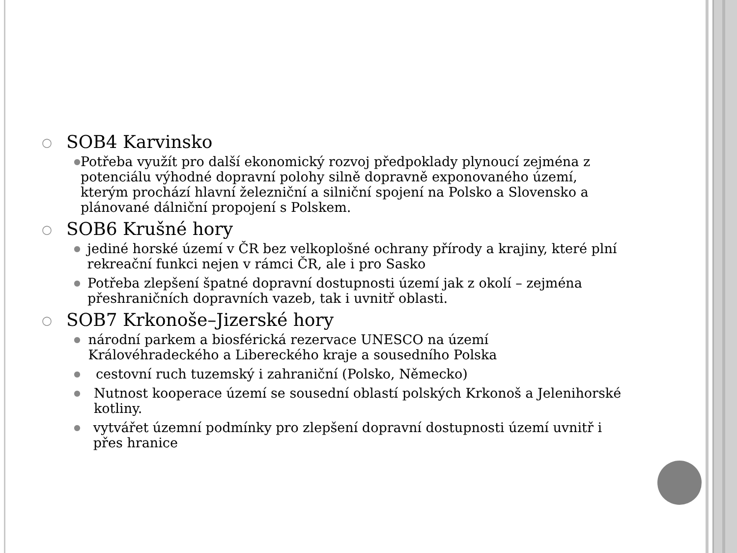○ SOB4 Karvinsko
● Potřeba využít pro další ekonomický rozvoj předpoklady plynoucí zejména z potenciálu výhodné dopravní polohy silně dopravně exponovaného území, kterým prochází hlavní železniční a silniční spojení na Polsko a Slovensko a plánované dálniční propojení s Polskem.
○ SOB6 Krušné hory
● jediné horské území v ČR bez velkoplošné ochrany přírody a krajiny, které plní rekreační funkci nejen v rámci ČR, ale i pro Sasko
● Potřeba zlepšení špatné dopravní dostupnosti území jak z okolí – zejména přeshraničních dopravních vazeb, tak i uvnitř oblasti.
○ SOB7 Krkonoše–Jizerské hory
● národní parkem a biosférická rezervace UNESCO na území Královéhradeckého a Libereckého kraje a sousedního Polska
● cestovní ruch tuzemský i zahraniční (Polsko, Německo)
● Nutnost kooperace území se sousední oblastí polských Krkonoš a Jelenihorské kotliny.
● vytvářet územní podmínky pro zlepšení dopravní dostupnosti území uvnitř i přes hranice